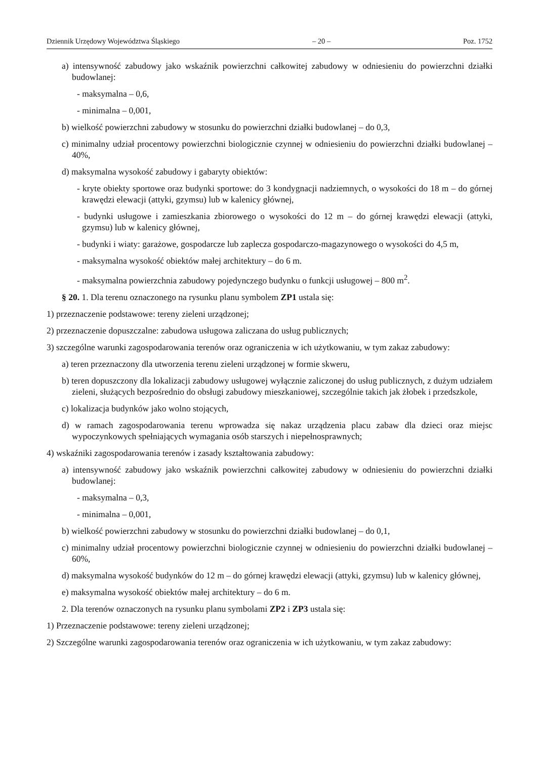Dziennik Urzędowy Województwa Śląskiego – 20 – Poz. 1752
a) intensywność zabudowy jako wskaźnik powierzchni całkowitej zabudowy w odniesieniu do powierzchni działki budowlanej:
- maksymalna – 0,6,
- minimalna – 0,001,
b) wielkość powierzchni zabudowy w stosunku do powierzchni działki budowlanej – do 0,3,
c) minimalny udział procentowy powierzchni biologicznie czynnej w odniesieniu do powierzchni działki budowlanej – 40%,
d) maksymalna wysokość zabudowy i gabaryty obiektów:
- kryte obiekty sportowe oraz budynki sportowe: do 3 kondygnacji nadziemnych, o wysokości do 18 m – do górnej krawędzi elewacji (attyki, gzymsu) lub w kalenicy głównej,
- budynki usługowe i zamieszkania zbiorowego o wysokości do 12 m – do górnej krawędzi elewacji (attyki, gzymsu) lub w kalenicy głównej,
- budynki i wiaty: garażowe, gospodarcze lub zaplecza gospodarczo-magazynowego o wysokości do 4,5 m,
- maksymalna wysokość obiektów małej architektury – do 6 m.
- maksymalna powierzchnia zabudowy pojedynczego budynku o funkcji usługowej – 800 m<sup>2</sup>.
§ 20. 1. Dla terenu oznaczonego na rysunku planu symbolem ZP1 ustala się:
1) przeznaczenie podstawowe: tereny zieleni urządzonej;
2) przeznaczenie dopuszczalne: zabudowa usługowa zaliczana do usług publicznych;
3) szczególne warunki zagospodarowania terenów oraz ograniczenia w ich użytkowaniu, w tym zakaz zabudowy:
a) teren przeznaczony dla utworzenia terenu zieleni urządzonej w formie skweru,
b) teren dopuszczony dla lokalizacji zabudowy usługowej wyłącznie zaliczonej do usług publicznych, z dużym udziałem zieleni, służących bezpośrednio do obsługi zabudowy mieszkaniowej, szczególnie takich jak żłobek i przedszkole,
c) lokalizacja budynków jako wolno stojących,
d) w ramach zagospodarowania terenu wprowadza się nakaz urządzenia placu zabaw dla dzieci oraz miejsc wypoczynkowych spełniających wymagania osób starszych i niepełnosprawnych;
4) wskaźniki zagospodarowania terenów i zasady kształtowania zabudowy:
a) intensywność zabudowy jako wskaźnik powierzchni całkowitej zabudowy w odniesieniu do powierzchni działki budowlanej:
- maksymalna – 0,3,
- minimalna – 0,001,
b) wielkość powierzchni zabudowy w stosunku do powierzchni działki budowlanej – do 0,1,
c) minimalny udział procentowy powierzchni biologicznie czynnej w odniesieniu do powierzchni działki budowlanej – 60%,
d) maksymalna wysokość budynków do 12 m – do górnej krawędzi elewacji (attyki, gzymsu) lub w kalenicy głównej,
e) maksymalna wysokość obiektów małej architektury – do 6 m.
2. Dla terenów oznaczonych na rysunku planu symbolami ZP2 i ZP3 ustala się:
1) Przeznaczenie podstawowe: tereny zieleni urządzonej;
2) Szczególne warunki zagospodarowania terenów oraz ograniczenia w ich użytkowaniu, w tym zakaz zabudowy: